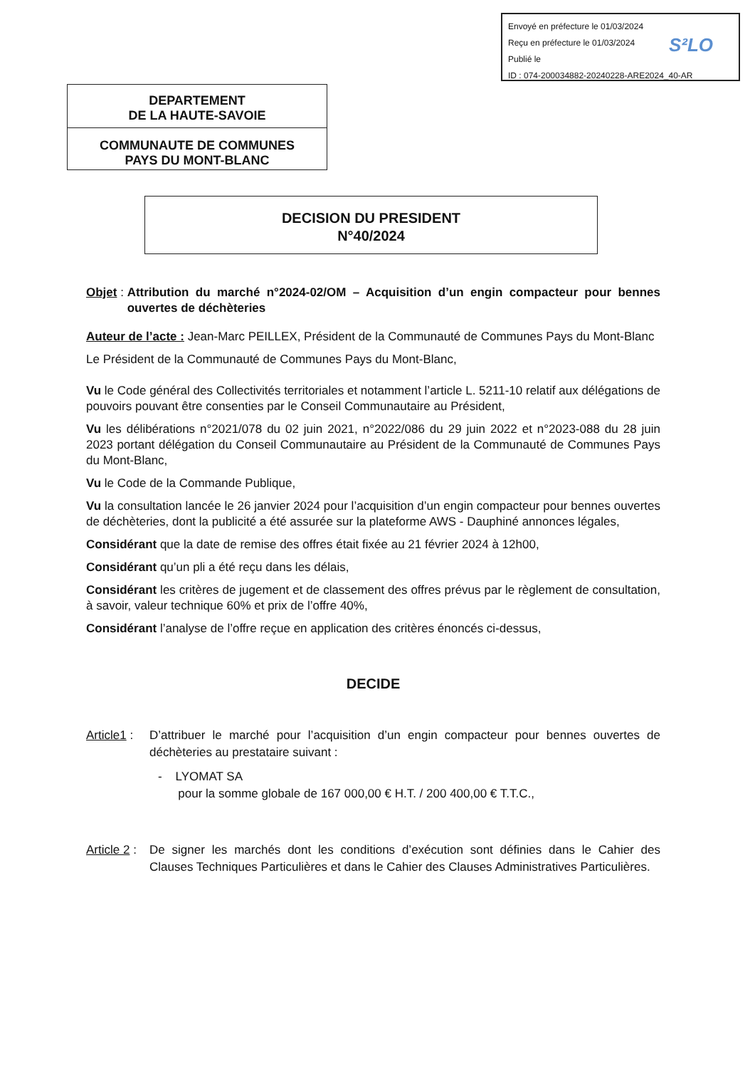Envoyé en préfecture le 01/03/2024
Reçu en préfecture le 01/03/2024
Publié le
ID : 074-200034882-20240228-ARE2024_40-AR
S²LO
DEPARTEMENT
DE LA HAUTE-SAVOIE
COMMUNAUTE DE COMMUNES
PAYS DU MONT-BLANC
DECISION DU PRESIDENT
N°40/2024
Objet : Attribution du marché n°2024-02/OM – Acquisition d’un engin compacteur pour bennes ouvertes de déchèteries
Auteur de l’acte : Jean-Marc PEILLEX, Président de la Communauté de Communes Pays du Mont-Blanc
Le Président de la Communauté de Communes Pays du Mont-Blanc,
Vu le Code général des Collectivités territoriales et notamment l’article L. 5211-10 relatif aux délégations de pouvoirs pouvant être consenties par le Conseil Communautaire au Président,
Vu les délibérations n°2021/078 du 02 juin 2021, n°2022/086 du 29 juin 2022 et n°2023-088 du 28 juin 2023 portant délégation du Conseil Communautaire au Président de la Communauté de Communes Pays du Mont-Blanc,
Vu le Code de la Commande Publique,
Vu la consultation lancée le 26 janvier 2024 pour l’acquisition d’un engin compacteur pour bennes ouvertes de déchèteries, dont la publicité a été assurée sur la plateforme AWS - Dauphiné annonces légales,
Considérant que la date de remise des offres était fixée au 21 février 2024 à 12h00,
Considérant qu’un pli a été reçu dans les délais,
Considérant les critères de jugement et de classement des offres prévus par le règlement de consultation, à savoir, valeur technique 60% et prix de l’offre 40%,
Considérant l’analyse de l’offre reçue en application des critères énoncés ci-dessus,
DECIDE
Article1 :
D’attribuer le marché pour l’acquisition d’un engin compacteur pour bennes ouvertes de déchèteries au prestataire suivant :
- LYOMAT SA
pour la somme globale de 167 000,00 € H.T. / 200 400,00 € T.T.C.,
Article 2 :
De signer les marchés dont les conditions d’exécution sont définies dans le Cahier des Clauses Techniques Particulières et dans le Cahier des Clauses Administratives Particulières.